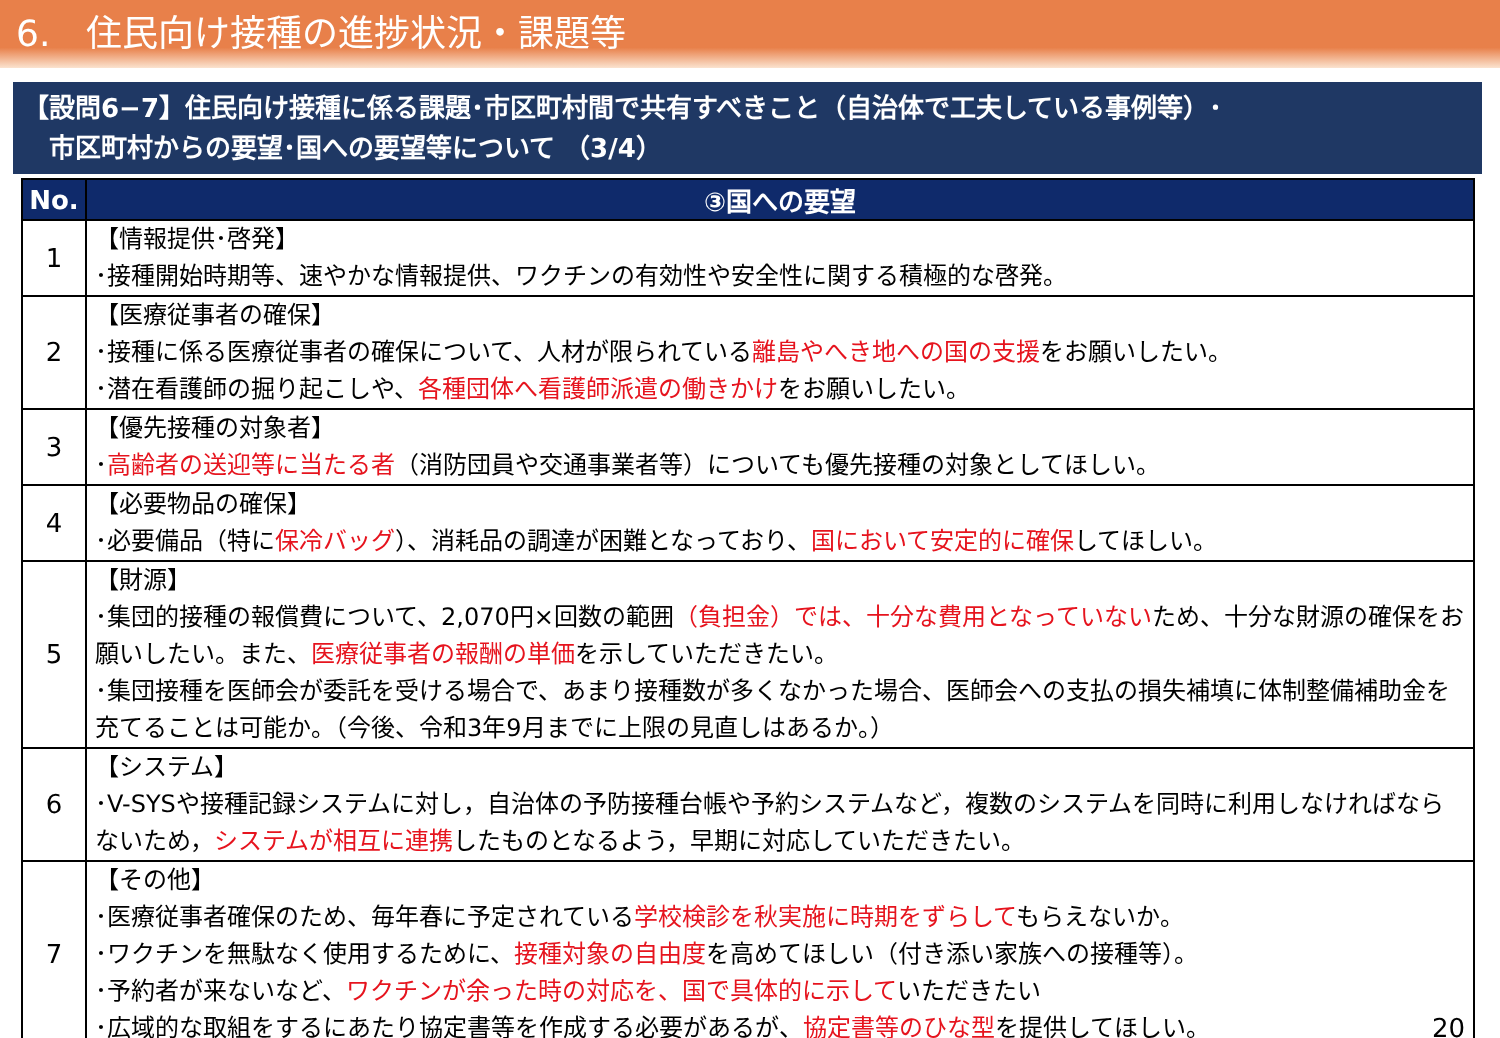6.　住民向け接種の進捗状況・課題等
【設問6−7】住民向け接種に係る課題･市区町村間で共有すべきこと（自治体で工夫している事例等）･
　市区町村からの要望･国への要望等について （3/4）
| No. | ③国への要望 |
| --- | --- |
| 1 | 【情報提供･啓発】 ･接種開始時期等、速やかな情報提供、ワクチンの有効性や安全性に関する積極的な啓発。 |
| 2 | 【医療従事者の確保】 ･接種に係る医療従事者の確保について、人材が限られている 離島やへき地への国の支援 をお願いしたい。 ･潜在看護師の掘り起こしや、 各種団体へ看護師派遣の働きかけ をお願いしたい。 |
| 3 | 【優先接種の対象者】 ･ 高齢者の送迎等に当たる者 （消防団員や交通事業者等）についても優先接種の対象としてほしい。 |
| 4 | 【必要物品の確保】 ･必要備品（特に 保冷バッグ ）、消耗品の調達が困難となっており、 国において安定的に確保 してほしい。 |
| 5 | 【財源】 ･集団的接種の報償費について、2,070円×回数の範囲 （負担金）では、十分な費用となっていない ため、十分な財源の確保をお願いしたい。また、 医療従事者の報酬の単価 を示していただきたい。 ･集団接種を医師会が委託を受ける場合で、あまり接種数が多くなかった場合、医師会への支払の損失補填に体制整備補助金を充てることは可能か。（今後、令和3年9月までに上限の見直しはあるか。） |
| 6 | 【システム】 ･V-SYSや接種記録システムに対し，自治体の予防接種台帳や予約システムなど，複数のシステムを同時に利用しなければならないため， システムが相互に連携 したものとなるよう，早期に対応していただきたい。 |
| 7 | 【その他】 ･医療従事者確保のため、毎年春に予定されている 学校検診を秋実施に時期をずらして もらえないか。 ･ワクチンを無駄なく使用するために、 接種対象の自由度 を高めてほしい（付き添い家族への接種等）。 ･予約者が来ないなど、 ワクチンが余った時の対応を、国で具体的に示して いただきたい ･広域的な取組をするにあたり協定書等を作成する必要があるが、 協定書等のひな型 を提供してほしい。 20 |